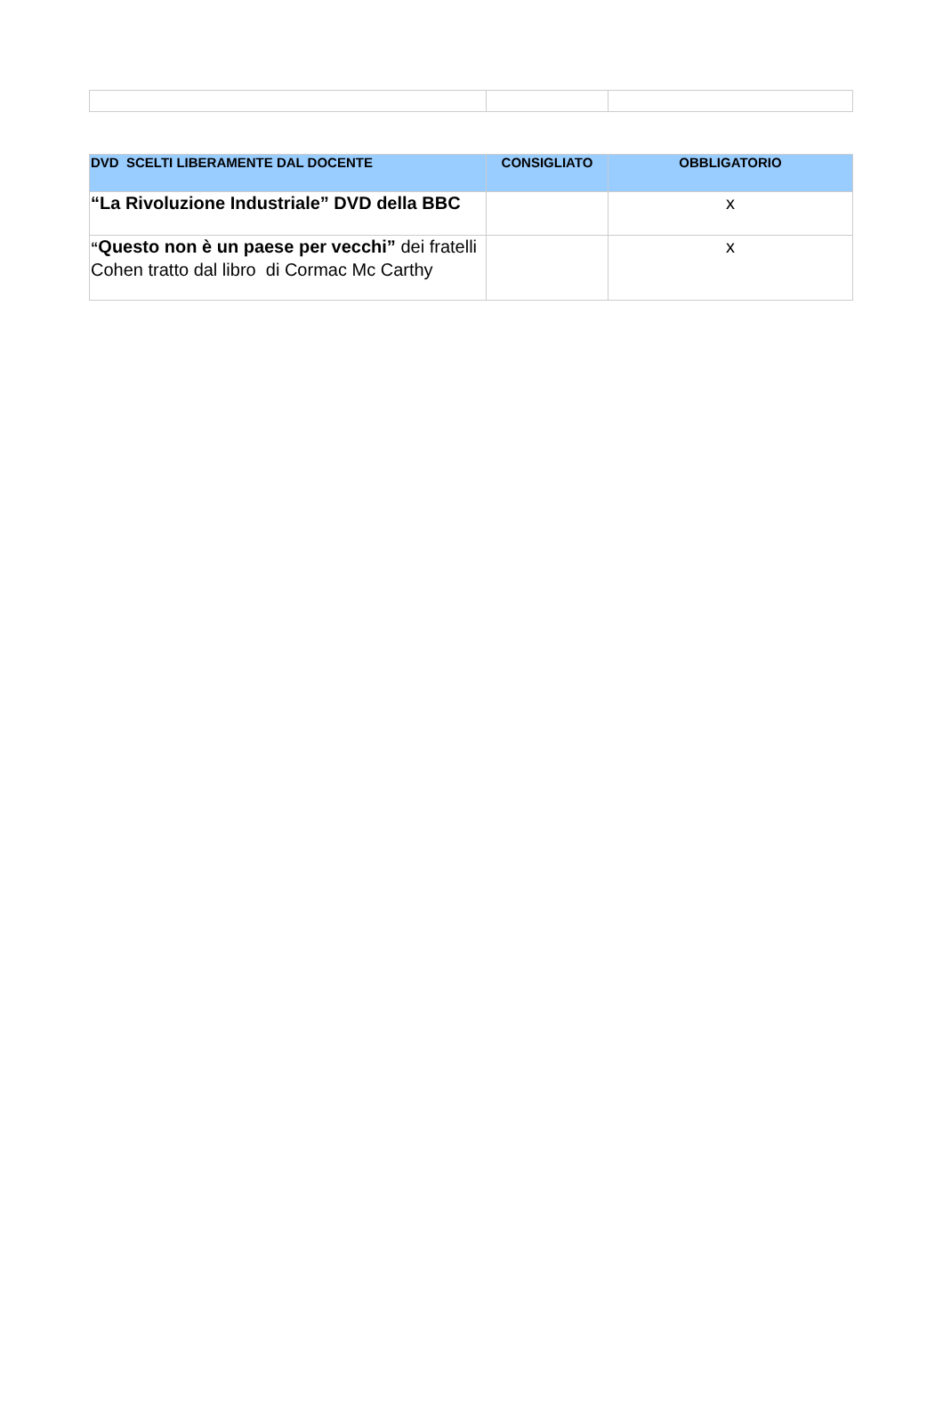| DVD SCELTI LIBERAMENTE DAL DOCENTE | CONSIGLIATO | OBBLIGATORIO |
| --- | --- | --- |
| “La Rivoluzione Industriale” DVD della BBC | | x |
| “ Questo non è un paese per vecchi” dei fratelli Cohen tratto dal libro di Cormac Mc Carthy | | x |